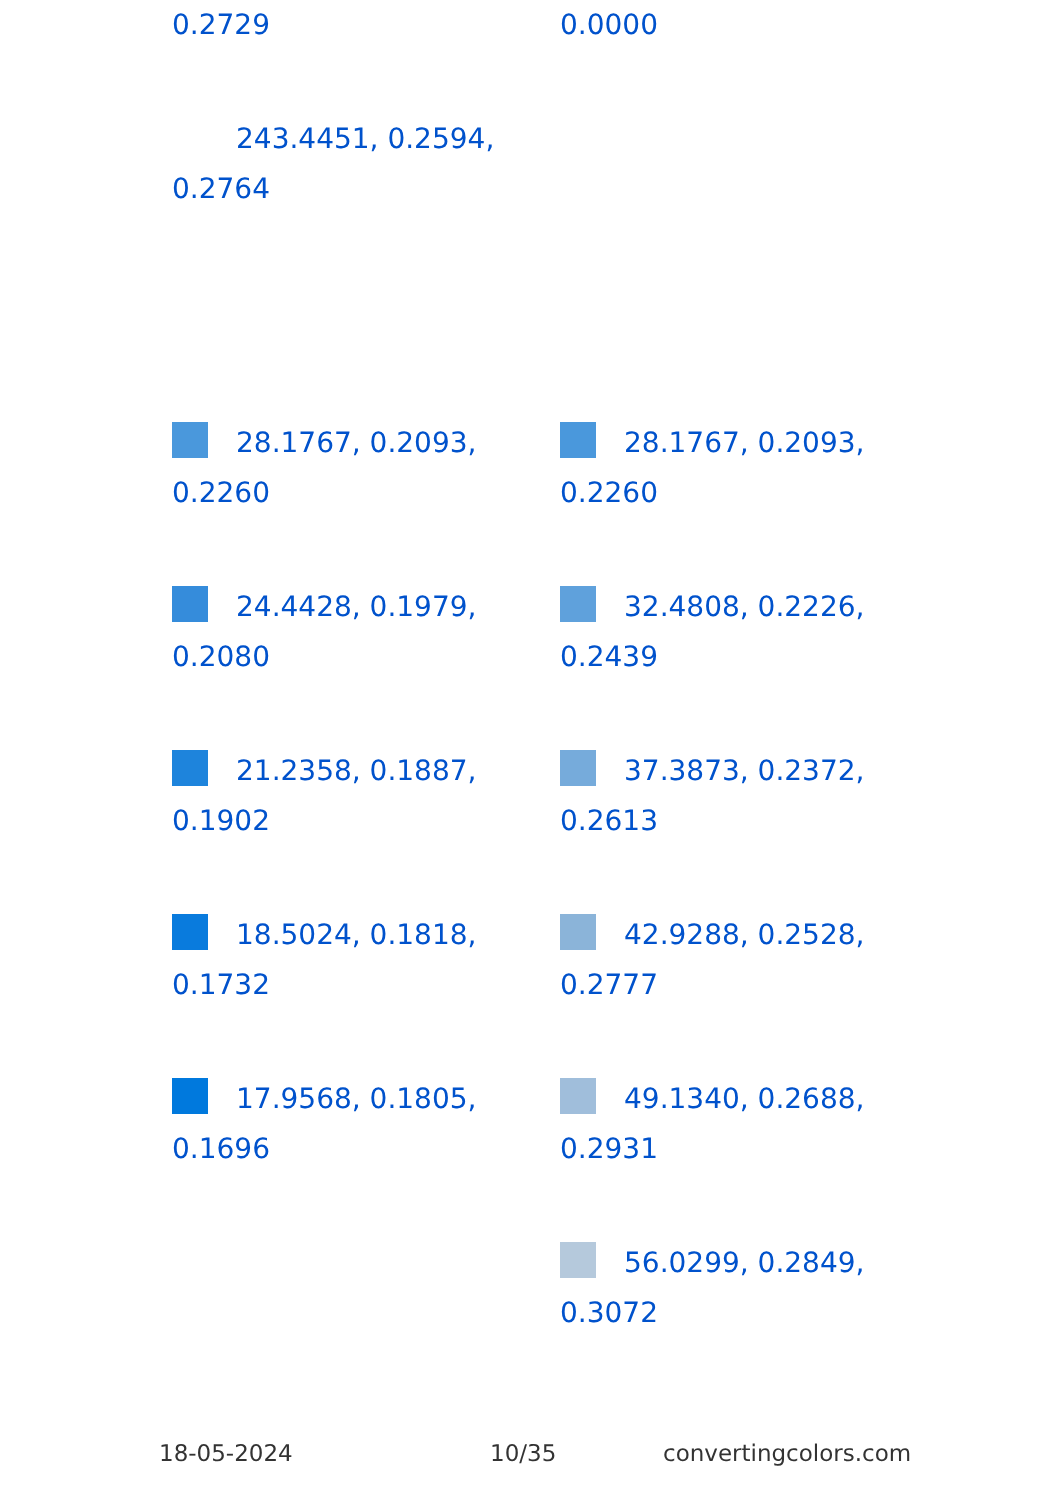0.2729 0.0000
243.4451, 0.2594, 0.2764
28.1767, 0.2093, 0.2260
28.1767, 0.2093, 0.2260
24.4428, 0.1979, 0.2080
32.4808, 0.2226, 0.2439
21.2358, 0.1887, 0.1902
37.3873, 0.2372, 0.2613
18.5024, 0.1818, 0.1732
42.9288, 0.2528, 0.2777
17.9568, 0.1805, 0.1696
49.1340, 0.2688, 0.2931
56.0299, 0.2849, 0.3072
18-05-2024 10/35 convertingcolors.com